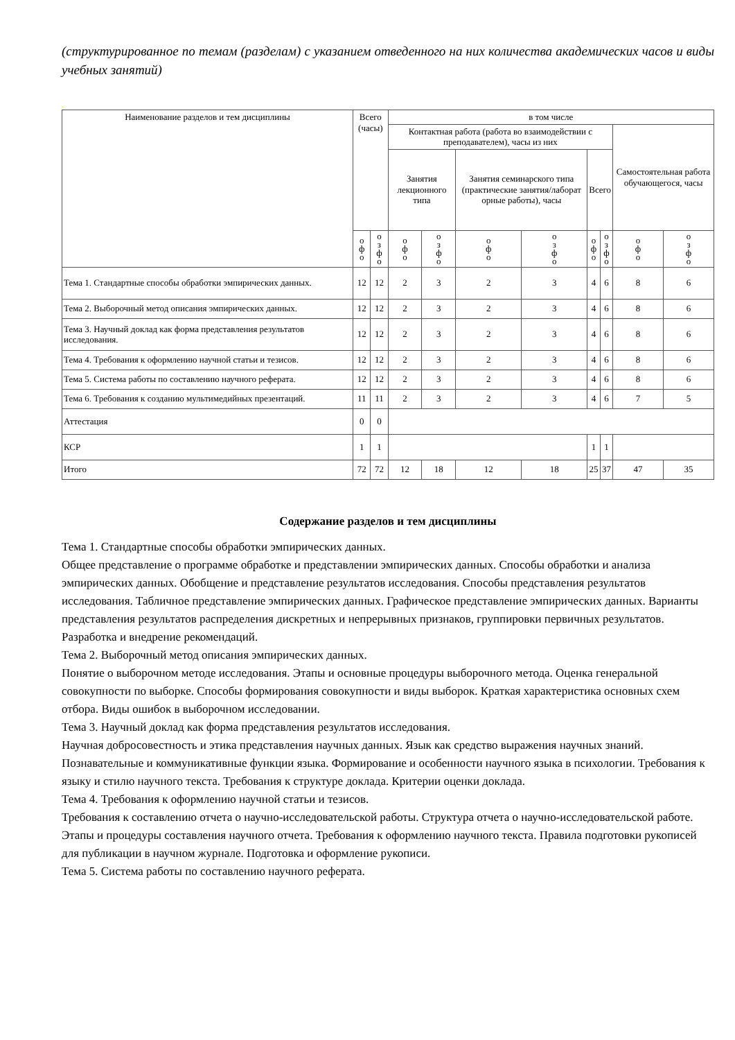(структурированное по темам (разделам) с указанием отведенного на них количества академических часов и виды учебных занятий)
.
| Наименование разделов и тем дисциплины | Всего (часы) | | в том числе | | | | | | | |
| --- | --- | --- | --- | --- | --- | --- | --- | --- | --- | --- |
| | | | Контактная работа (работа во взаимодействии с преподавателем), часы из них | | | | | | Самостоятельная работа обучающегося, часы | |
| | | | Занятия лекционного типа | | Занятия семинарского типа (практические занятия/лаборат орные работы), часы | | Всего | | | |
| | о ф о | о з ф о | о ф о | о з ф о | о ф о | о з ф о | о ф о | о з ф о | о ф о | о з ф о |
| Тема 1. Стандартные способы обработки эмпирических данных. | 12 | 12 | 2 | 3 | 2 | 3 | 4 | 6 | 8 | 6 |
| Тема 2. Выборочный метод описания эмпирических данных. | 12 | 12 | 2 | 3 | 2 | 3 | 4 | 6 | 8 | 6 |
| Тема 3. Научный доклад как форма представления результатов исследования. | 12 | 12 | 2 | 3 | 2 | 3 | 4 | 6 | 8 | 6 |
| Тема 4. Требования к оформлению научной статьи и тезисов. | 12 | 12 | 2 | 3 | 2 | 3 | 4 | 6 | 8 | 6 |
| Тема 5. Система работы по составлению научного реферата. | 12 | 12 | 2 | 3 | 2 | 3 | 4 | 6 | 8 | 6 |
| Тема 6. Требования к созданию мультимедийных презентаций. | 11 | 11 | 2 | 3 | 2 | 3 | 4 | 6 | 7 | 5 |
| Аттестация | 0 | 0 | | | | | | | | |
| КСР | 1 | 1 | | | | | 1 | 1 | | |
| Итого | 72 | 72 | 12 | 18 | 12 | 18 | 25 | 37 | 47 | 35 |
Содержание разделов и тем дисциплины
Тема 1. Стандартные способы обработки эмпирических данных.
Общее представление о программе обработке и представлении эмпирических данных. Способы обработки и анализа эмпирических данных. Обобщение и представление результатов исследования. Способы представления результатов исследования. Табличное представление эмпирических данных. Графическое представление эмпирических данных. Варианты представления результатов распределения дискретных и непрерывных признаков, группировки первичных результатов. Разработка и внедрение рекомендаций.
Тема 2. Выборочный метод описания эмпирических данных.
Понятие о выборочном методе исследования. Этапы и основные процедуры выборочного метода. Оценка генеральной совокупности по выборке. Способы формирования совокупности и виды выборок. Краткая характеристика основных схем отбора. Виды ошибок в выборочном исследовании.
Тема 3. Научный доклад как форма представления результатов исследования.
Научная добросовестность и этика представления научных данных. Язык как средство выражения научных знаний. Познавательные и коммуникативные функции языка. Формирование и особенности научного языка в психологии. Требования к языку и стилю научного текста. Требования к структуре доклада. Критерии оценки доклада.
Тема 4. Требования к оформлению научной статьи и тезисов.
Требования к составлению отчета о научно-исследовательской работы. Структура отчета о научно-исследовательской работе. Этапы и процедуры составления научного отчета. Требования к оформлению научного текста. Правила подготовки рукописей для публикации в научном журнале. Подготовка и оформление рукописи.
Тема 5. Система работы по составлению научного реферата.